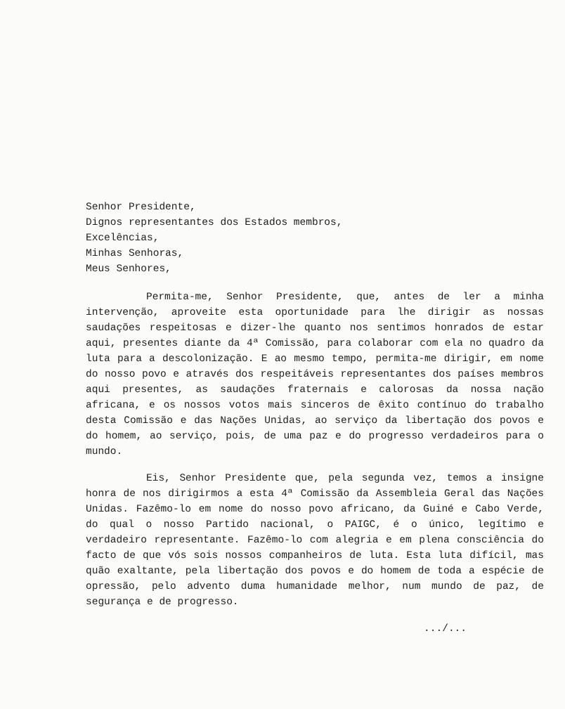Senhor Presidente,
Dignos representantes dos Estados membros,
Excelências,
Minhas Senhoras,
Meus Senhores,
Permita-me, Senhor Presidente, que, antes de ler a minha intervenção, aproveite esta oportunidade para lhe dirigir as nossas saudações respeitosas e dizer-lhe quanto nos sentimos honrados de estar aqui, presentes diante da 4ª Comissão, para colaborar com ela no quadro da luta para a descolonização. E ao mesmo tempo, permita-me dirigir, em nome do nosso povo e através dos respeitáveis representantes dos países membros aqui presentes, as saudações fraternais e calorosas da nossa nação africana, e os nossos votos mais sinceros de êxito contínuo do trabalho desta Comissão e das Nações Unidas, ao serviço da libertação dos povos e do homem, ao serviço, pois, de uma paz e do progresso verdadeiros para o mundo.
Eis, Senhor Presidente que, pela segunda vez, temos a insigne honra de nos dirigirmos a esta 4ª Comissão da Assembleia Geral das Nações Unidas. Fazêmo-lo em nome do nosso povo africano, da Guiné e Cabo Verde, do qual o nosso Partido nacional, o PAIGC, é o único, legítimo e verdadeiro representante. Fazêmo-lo com alegria e em plena consciência do facto de que vós sois nossos companheiros de luta. Esta luta difícil, mas quão exaltante, pela libertação dos povos e do homem de toda a espécie de opressão, pelo advento duma humanidade melhor, num mundo de paz, de segurança e de progresso.
.../...